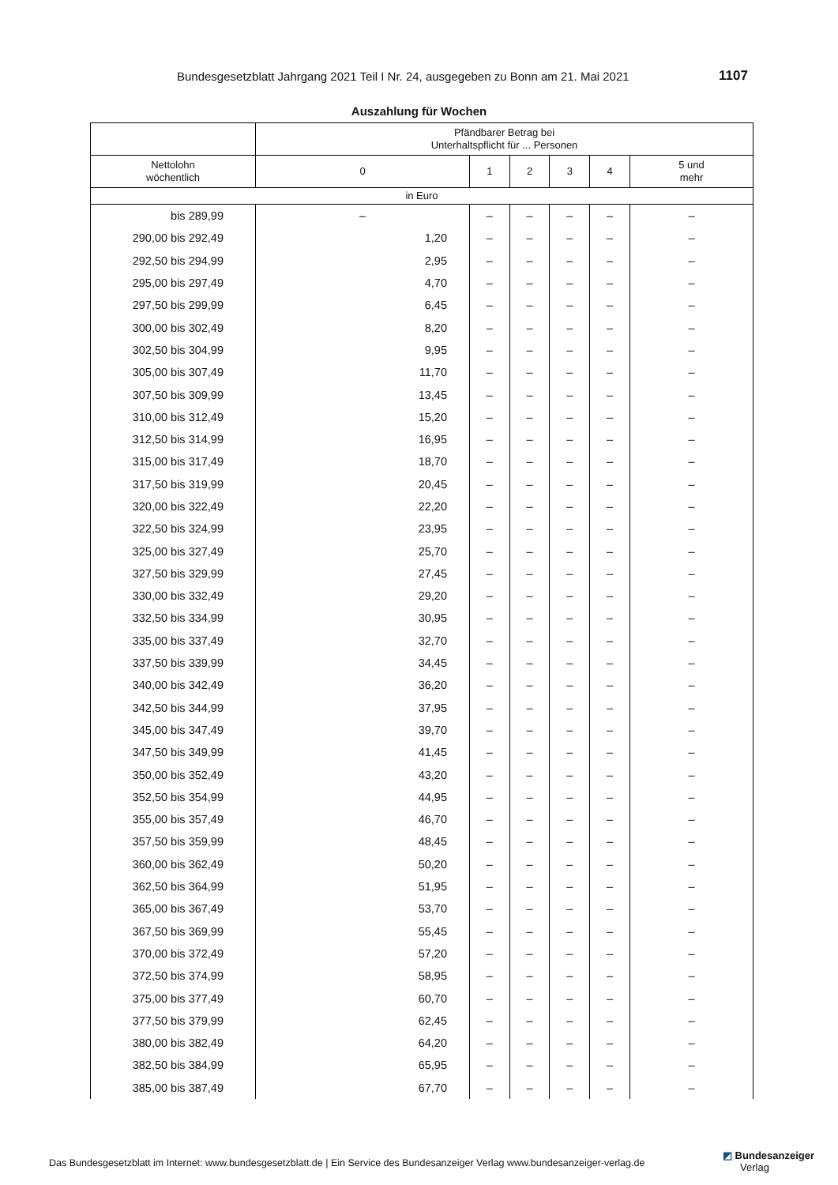Bundesgesetzblatt Jahrgang 2021 Teil I Nr. 24, ausgegeben zu Bonn am 21. Mai 2021 1107
Auszahlung für Wochen
| | Pfändbarer Betrag bei Unterhaltspflicht für ... Personen | | | | | |
| --- | --- | --- | --- | --- | --- | --- |
| Nettolohn wöchentlich | 0 | 1 | 2 | 3 | 4 | 5 und mehr |
| in Euro | | | | | | |
| bis 289,99 | – | – | – | – | – | – |
| 290,00 bis 292,49 | 1,20 | – | – | – | – | – |
| 292,50 bis 294,99 | 2,95 | – | – | – | – | – |
| 295,00 bis 297,49 | 4,70 | – | – | – | – | – |
| 297,50 bis 299,99 | 6,45 | – | – | – | – | – |
| 300,00 bis 302,49 | 8,20 | – | – | – | – | – |
| 302,50 bis 304,99 | 9,95 | – | – | – | – | – |
| 305,00 bis 307,49 | 11,70 | – | – | – | – | – |
| 307,50 bis 309,99 | 13,45 | – | – | – | – | – |
| 310,00 bis 312,49 | 15,20 | – | – | – | – | – |
| 312,50 bis 314,99 | 16,95 | – | – | – | – | – |
| 315,00 bis 317,49 | 18,70 | – | – | – | – | – |
| 317,50 bis 319,99 | 20,45 | – | – | – | – | – |
| 320,00 bis 322,49 | 22,20 | – | – | – | – | – |
| 322,50 bis 324,99 | 23,95 | – | – | – | – | – |
| 325,00 bis 327,49 | 25,70 | – | – | – | – | – |
| 327,50 bis 329,99 | 27,45 | – | – | – | – | – |
| 330,00 bis 332,49 | 29,20 | – | – | – | – | – |
| 332,50 bis 334,99 | 30,95 | – | – | – | – | – |
| 335,00 bis 337,49 | 32,70 | – | – | – | – | – |
| 337,50 bis 339,99 | 34,45 | – | – | – | – | – |
| 340,00 bis 342,49 | 36,20 | – | – | – | – | – |
| 342,50 bis 344,99 | 37,95 | – | – | – | – | – |
| 345,00 bis 347,49 | 39,70 | – | – | – | – | – |
| 347,50 bis 349,99 | 41,45 | – | – | – | – | – |
| 350,00 bis 352,49 | 43,20 | – | – | – | – | – |
| 352,50 bis 354,99 | 44,95 | – | – | – | – | – |
| 355,00 bis 357,49 | 46,70 | – | – | – | – | – |
| 357,50 bis 359,99 | 48,45 | – | – | – | – | – |
| 360,00 bis 362,49 | 50,20 | – | – | – | – | – |
| 362,50 bis 364,99 | 51,95 | – | – | – | – | – |
| 365,00 bis 367,49 | 53,70 | – | – | – | – | – |
| 367,50 bis 369,99 | 55,45 | – | – | – | – | – |
| 370,00 bis 372,49 | 57,20 | – | – | – | – | – |
| 372,50 bis 374,99 | 58,95 | – | – | – | – | – |
| 375,00 bis 377,49 | 60,70 | – | – | – | – | – |
| 377,50 bis 379,99 | 62,45 | – | – | – | – | – |
| 380,00 bis 382,49 | 64,20 | – | – | – | – | – |
| 382,50 bis 384,99 | 65,95 | – | – | – | – | – |
| 385,00 bis 387,49 | 67,70 | – | – | – | – | – |
Das Bundesgesetzblatt im Internet: www.bundesgesetzblatt.de | Ein Service des Bundesanzeiger Verlag www.bundesanzeiger-verlag.de
◩ Bundesanzeiger
Verlag